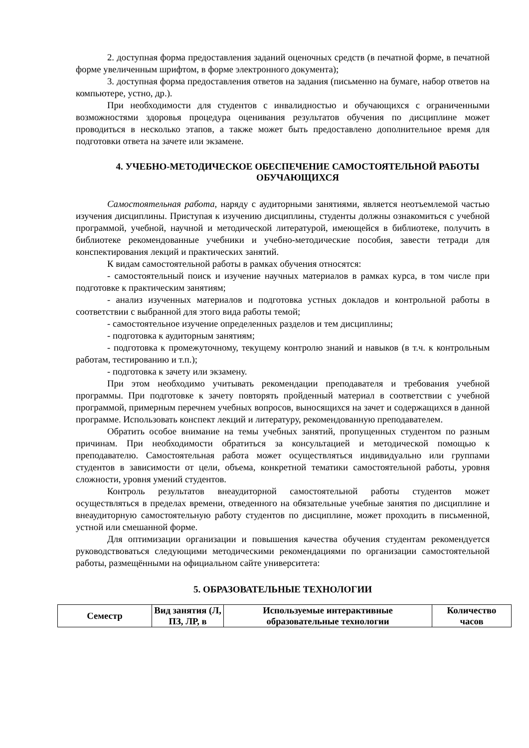2. доступная форма предоставления заданий оценочных средств (в печатной форме, в печатной форме увеличенным шрифтом, в форме электронного документа);
3. доступная форма предоставления ответов на задания (письменно на бумаге, набор ответов на компьютере, устно, др.).
При необходимости для студентов с инвалидностью и обучающихся с ограниченными возможностями здоровья процедура оценивания результатов обучения по дисциплине может проводиться в несколько этапов, а также может быть предоставлено дополнительное время для подготовки ответа на зачете или экзамене.
4. УЧЕБНО-МЕТОДИЧЕСКОЕ ОБЕСПЕЧЕНИЕ САМОСТОЯТЕЛЬНОЙ РАБОТЫ ОБУЧАЮЩИХСЯ
Самостоятельная работа, наряду с аудиторными занятиями, является неотъемлемой частью изучения дисциплины. Приступая к изучению дисциплины, студенты должны ознакомиться с учебной программой, учебной, научной и методической литературой, имеющейся в библиотеке, получить в библиотеке рекомендованные учебники и учебно-методические пособия, завести тетради для конспектирования лекций и практических занятий.
К видам самостоятельной работы в рамках обучения относятся:
- самостоятельный поиск и изучение научных материалов в рамках курса, в том числе при подготовке к практическим занятиям;
- анализ изученных материалов и подготовка устных докладов и контрольной работы в соответствии с выбранной для этого вида работы темой;
- самостоятельное изучение определенных разделов и тем дисциплины;
- подготовка к аудиторным занятиям;
- подготовка к промежуточному, текущему контролю знаний и навыков (в т.ч. к контрольным работам, тестированию и т.п.);
- подготовка к зачету или экзамену.
При этом необходимо учитывать рекомендации преподавателя и требования учебной программы. При подготовке к зачету повторять пройденный материал в соответствии с учебной программой, примерным перечнем учебных вопросов, выносящихся на зачет и содержащихся в данной программе. Использовать конспект лекций и литературу, рекомендованную преподавателем.
Обратить особое внимание на темы учебных занятий, пропущенных студентом по разным причинам. При необходимости обратиться за консультацией и методической помощью к преподавателю. Самостоятельная работа может осуществляться индивидуально или группами студентов в зависимости от цели, объема, конкретной тематики самостоятельной работы, уровня сложности, уровня умений студентов.
Контроль результатов внеаудиторной самостоятельной работы студентов может осуществляться в пределах времени, отведенного на обязательные учебные занятия по дисциплине и внеаудиторную самостоятельную работу студентов по дисциплине, может проходить в письменной, устной или смешанной форме.
Для оптимизации организации и повышения качества обучения студентам рекомендуется руководствоваться следующими методическими рекомендациями по организации самостоятельной работы, размещёнными на официальном сайте университета:
5. ОБРАЗОВАТЕЛЬНЫЕ ТЕХНОЛОГИИ
| Семестр | Вид занятия (Л, ПЗ, ЛР, в | Используемые интерактивные образовательные технологии | Количество часов |
| --- | --- | --- | --- |